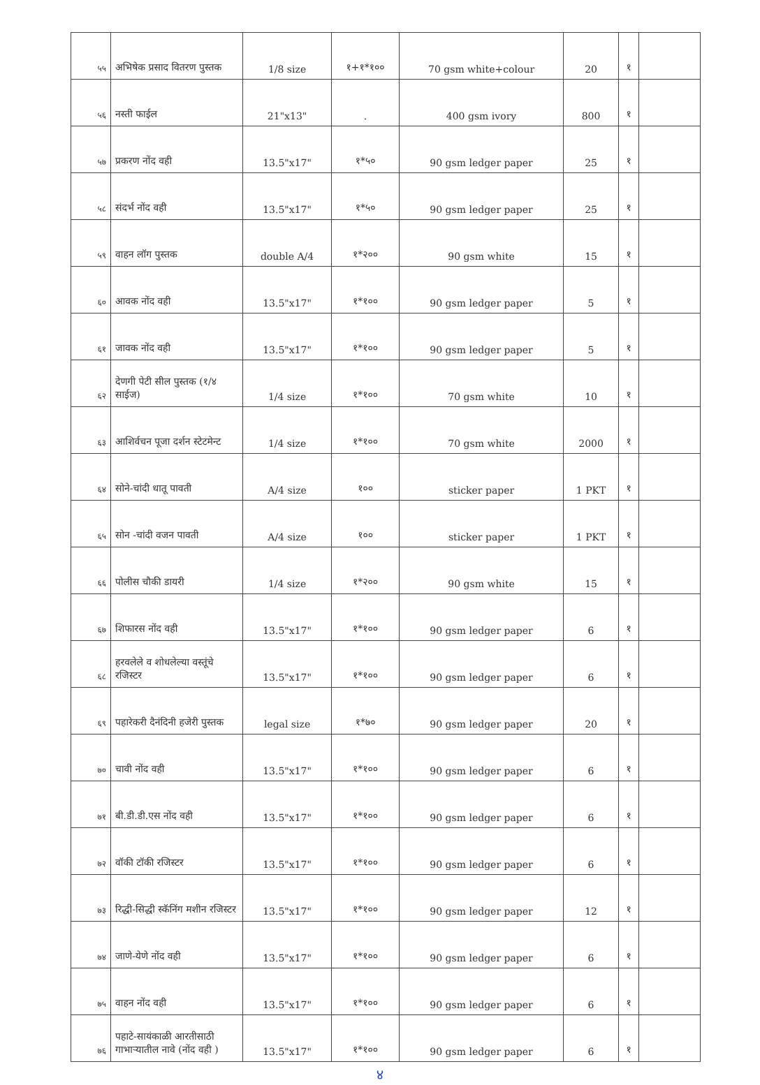| ५५ | अभिषेक प्रसाद वितरण पुस्तक | 1/8 size | १+१*१०० | 70 gsm white+colour | 20 | १ | |
| ५६ | नस्ती फाईल | 21"x13" | . | 400 gsm ivory | 800 | १ | |
| ५७ | प्रकरण नोंद वही | 13.5"x17" | १*५० | 90 gsm ledger paper | 25 | १ | |
| ५८ | संदर्भ नोंद वही | 13.5"x17" | १*५० | 90 gsm ledger paper | 25 | १ | |
| ५९ | वाहन लॉग पुस्तक | double A/4 | १*२०० | 90 gsm white | 15 | १ | |
| ६० | आवक नोंद वही | 13.5"x17" | १*१०० | 90 gsm ledger paper | 5 | १ | |
| ६१ | जावक नोंद वही | 13.5"x17" | १*१०० | 90 gsm ledger paper | 5 | १ | |
| ६२ | देणगी पेटी सील पुस्तक (१/४ साईज) | 1/4 size | १*१०० | 70 gsm white | 10 | १ | |
| ६३ | आशिर्वचन पूजा दर्शन स्टेटमेन्ट | 1/4 size | १*१०० | 70 gsm white | 2000 | १ | |
| ६४ | सोने-चांदी धातू पावती | A/4 size | १०० | sticker paper | 1 PKT | १ | |
| ६५ | सोन -चांदी वजन पावती | A/4 size | १०० | sticker paper | 1 PKT | १ | |
| ६६ | पोलीस चौकी डायरी | 1/4 size | १*२०० | 90 gsm white | 15 | १ | |
| ६७ | शिफारस नोंद वही | 13.5"x17" | १*१०० | 90 gsm ledger paper | 6 | १ | |
| ६८ | हरवलेले व शोधलेल्या वस्तूंचे रजिस्टर | 13.5"x17" | १*१०० | 90 gsm ledger paper | 6 | १ | |
| ६९ | पहारेकरी दैनंदिनी हजेरी पुस्तक | legal size | १*७० | 90 gsm ledger paper | 20 | १ | |
| ७० | चावी नोंद वही | 13.5"x17" | १*१०० | 90 gsm ledger paper | 6 | १ | |
| ७१ | बी.डी.डी.एस नोंद वही | 13.5"x17" | १*१०० | 90 gsm ledger paper | 6 | १ | |
| ७२ | वॉकी टॉकी रजिस्टर | 13.5"x17" | १*१०० | 90 gsm ledger paper | 6 | १ | |
| ७३ | रिद्धी-सिद्धी स्कॅनिंग मशीन रजिस्टर | 13.5"x17" | १*१०० | 90 gsm ledger paper | 12 | १ | |
| ७४ | जाणे-येणे नोंद वही | 13.5"x17" | १*१०० | 90 gsm ledger paper | 6 | १ | |
| ७५ | वाहन नोंद वही | 13.5"x17" | १*१०० | 90 gsm ledger paper | 6 | १ | |
| ७६ | पहाटे-सायंकाळी आरतीसाठी गाभाऱ्यातील नावे (नोंद वही ) | 13.5"x17" | १*१०० | 90 gsm ledger paper | 6 | १ | |
४